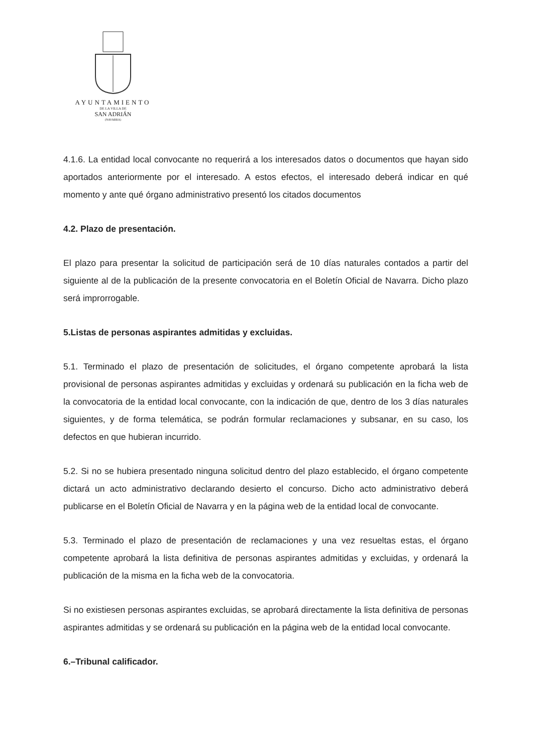AYUNTAMIENTO
DE LA VILLA DE
SAN ADRIÁN
(NAVARRA)
4.1.6. La entidad local convocante no requerirá a los interesados datos o documentos que hayan sido aportados anteriormente por el interesado. A estos efectos, el interesado deberá indicar en qué momento y ante qué órgano administrativo presentó los citados documentos
4.2. Plazo de presentación.
El plazo para presentar la solicitud de participación será de 10 días naturales contados a partir del siguiente al de la publicación de la presente convocatoria en el Boletín Oficial de Navarra. Dicho plazo será improrrogable.
5.Listas de personas aspirantes admitidas y excluidas.
5.1. Terminado el plazo de presentación de solicitudes, el órgano competente aprobará la lista provisional de personas aspirantes admitidas y excluidas y ordenará su publicación en la ficha web de la convocatoria de la entidad local convocante, con la indicación de que, dentro de los 3 días naturales siguientes, y de forma telemática, se podrán formular reclamaciones y subsanar, en su caso, los defectos en que hubieran incurrido.
5.2. Si no se hubiera presentado ninguna solicitud dentro del plazo establecido, el órgano competente dictará un acto administrativo declarando desierto el concurso. Dicho acto administrativo deberá publicarse en el Boletín Oficial de Navarra y en la página web de la entidad local de convocante.
5.3. Terminado el plazo de presentación de reclamaciones y una vez resueltas estas, el órgano competente aprobará la lista definitiva de personas aspirantes admitidas y excluidas, y ordenará la publicación de la misma en la ficha web de la convocatoria.
Si no existiesen personas aspirantes excluidas, se aprobará directamente la lista definitiva de personas aspirantes admitidas y se ordenará su publicación en la página web de la entidad local convocante.
6.–Tribunal calificador.